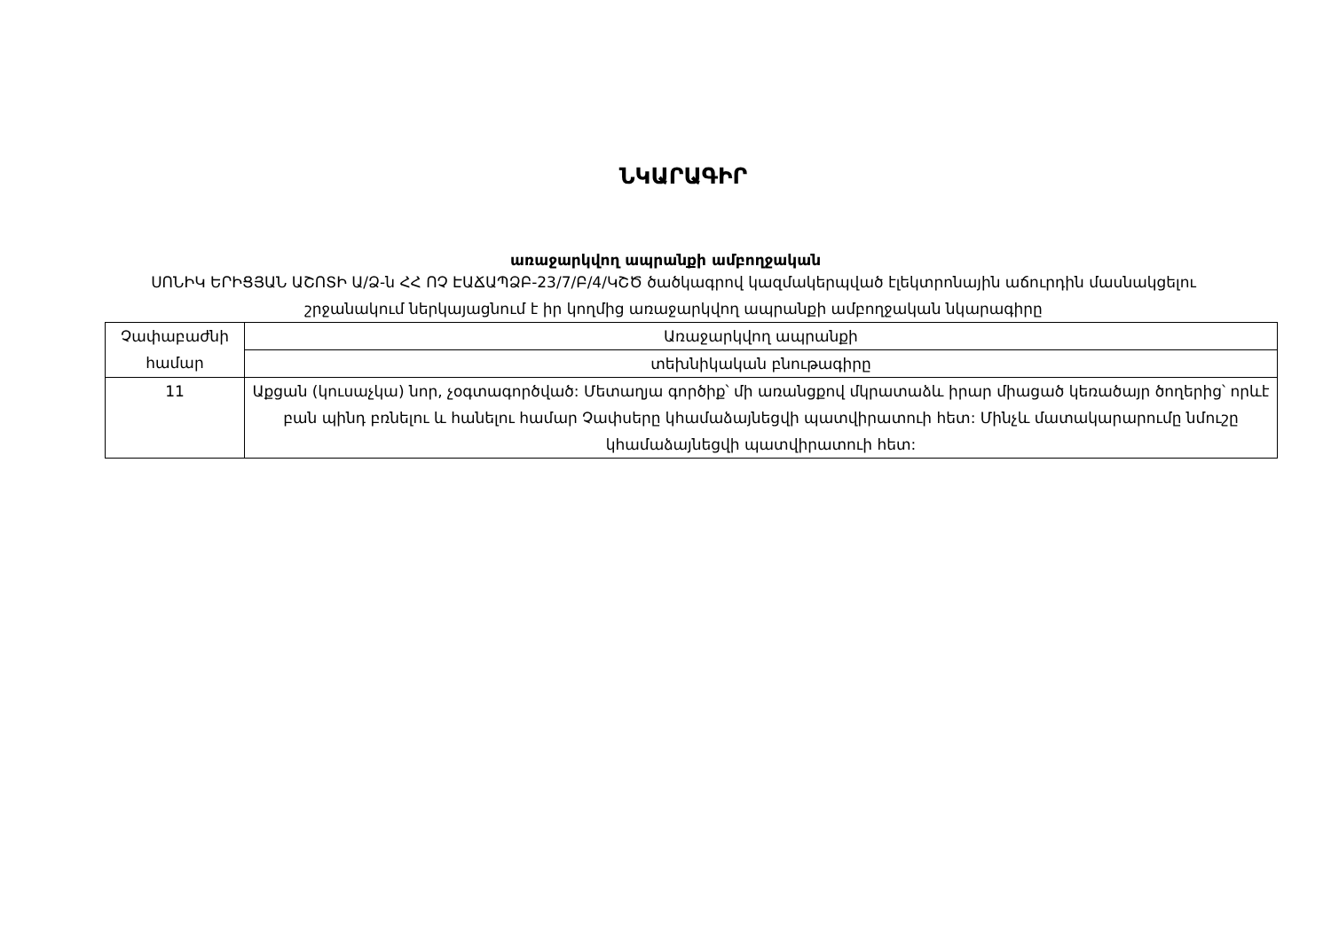ՆԿԱՐԱԳԻՐ
առաջարկվող ապրանքի ամբողջական
ՍՈՆԻԿ ԵՐԻՑՅԱՆ ԱՇՈՏԻ Ա/Ձ-ն ՀՀ ՈՉ ԷԱՃԱՊՁԲ-23/7/Բ/4/ԿՇԾ ծածկագրով կազմակերպված էլեկտրոնային աճուրդին մասնակցելու շրջանակում ներկայացնում է իր կողմից առաջարկվող ապրանքի ամբողջական նկարագիրը
| Չափաբաժնի համար | Առաջարկվող ապրանքի |
| | տեխնիկական բնութագիրը |
| 11 | Աքցան (կուսաչկա) նոր, չօգտագործված: Մետաղյա գործիք՝ մի առանցքով մկրատաձև իրար միացած կեռածայր ծողերից՝ որևէ բան պինդ բռնելու և հանելու համար Չափսերը կհամաձայնեցվի պատվիրատուի հետ: Մինչև մատակարարումը նմուշը կհամաձայնեցվի պատվիրատուի հետ: |